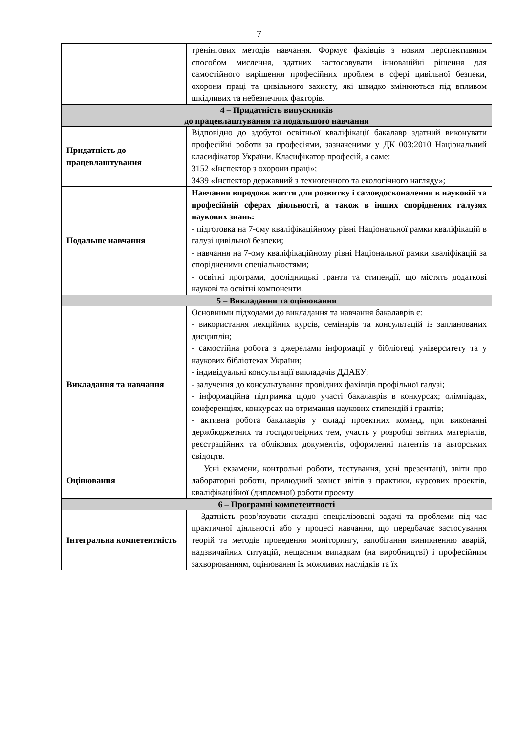7
| | тренінгових методів навчання. Формує фахівців з новим перспективним способом мислення, здатних застосовувати інноваційні рішення для самостійного вирішення професійних проблем в сфері цивільної безпеки, охорони праці та цивільного захисту, які швидко змінюються під впливом шкідливих та небезпечних факторів. |
| 4 – Придатність випускників до працевлаштування та подальшого навчання | |
| Придатність до працевлаштування | Відповідно до здобутої освітньої кваліфікації бакалавр здатний виконувати професійні роботи за професіями, зазначеними у ДК 003:2010 Національний класифікатор України. Класифікатор професій, а саме: 3152 «Інспектор з охорони праці»; 3439 «Інспектор державний з техногенного та екологічного нагляду»; |
| Подальше навчання | Навчання впродовж життя для розвитку і самовдосконалення в науковій та професійній сферах діяльності, а також в інших споріднених галузях наукових знань: - підготовка на 7-ому кваліфікаційному рівні Національної рамки кваліфікацій в галузі цивільної безпеки; - навчання на 7-ому кваліфікаційному рівні Національної рамки кваліфікацій за спорідненими спеціальностями; - освітні програми, дослідницькі гранти та стипендії, що містять додаткові наукові та освітні компоненти. |
| 5 – Викладання та оцінювання | |
| Викладання та навчання | Основними підходами до викладання та навчання бакалаврів є: - використання лекційних курсів, семінарів та консультацій із запланованих дисциплін; - самостійна робота з джерелами інформації у бібліотеці університету та у наукових бібліотеках України; - індивідуальні консультації викладачів ДДАЕУ; - залучення до консультування провідних фахівців профільної галузі; - інформаційна підтримка щодо участі бакалаврів в конкурсах; олімпіадах, конференціях, конкурсах на отримання наукових стипендій і грантів; - активна робота бакалаврів у складі проектних команд, при виконанні держбюджетних та госпдоговірних тем, участь у розробці звітних матеріалів, реєстраційних та облікових документів, оформленні патентів та авторських свідоцтв. |
| Оцінювання | Усні екзамени, контрольні роботи, тестування, усні презентації, звіти про лабораторні роботи, прилюдний захист звітів з практики, курсових проектів, кваліфікаційної (дипломної) роботи проекту |
| 6 – Програмні компетентності | |
| Інтегральна компетентність | Здатність розв’язувати складні спеціалізовані задачі та проблеми під час практичної діяльності або у процесі навчання, що передбачає застосування теорій та методів проведення моніторингу, запобігання виникненню аварій, надзвичайних ситуацій, нещасним випадкам (на виробництві) і професійним захворюванням, оцінювання їх можливих наслідків та їх |